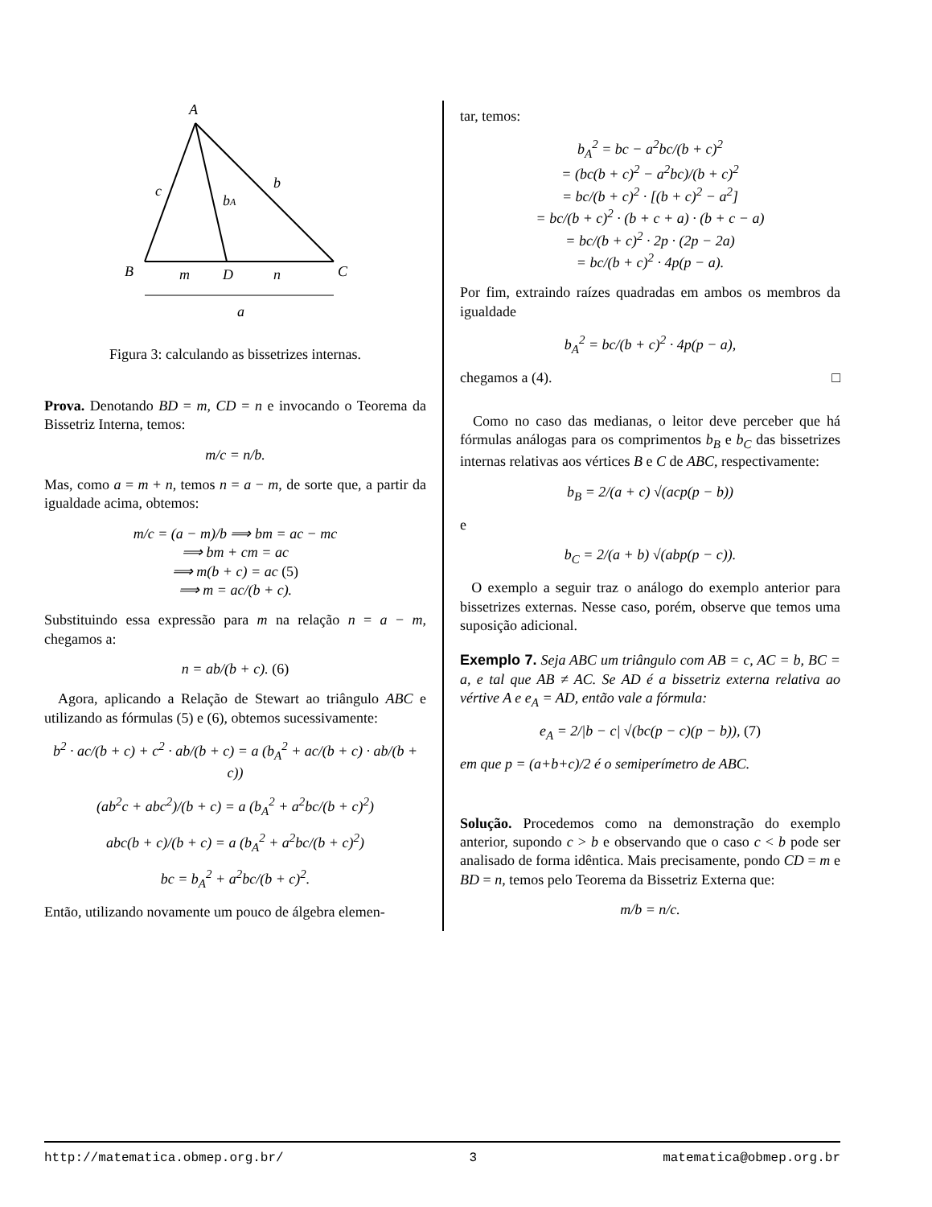A
c
b
bA
B
m
D
n
C
a
Figura 3: calculando as bissetrizes internas.
Prova. Denotando BD = m, CD = n e invocando o Teorema da Bissetriz Interna, temos:
m/c = n/b.
Mas, como a = m + n, temos n = a − m, de sorte que, a partir da igualdade acima, obtemos:
m/c = (a − m)/b ⟹ bm = ac − mc
⟹ bm + cm = ac
⟹ m(b + c) = ac (5)
⟹ m = ac/(b + c).
Substituindo essa expressão para m na relação n = a − m, chegamos a:
n = ab/(b + c). (6)
Agora, aplicando a Relação de Stewart ao triângulo ABC e utilizando as fórmulas (5) e (6), obtemos sucessivamente:
b<sup>2</sup> · ac/(b + c) + c<sup>2</sup> · ab/(b + c) = a (b<sub>A</sub><sup>2</sup> + ac/(b + c) · ab/(b + c))
(ab<sup>2</sup>c + abc<sup>2</sup>)/(b + c) = a (b<sub>A</sub><sup>2</sup> + a<sup>2</sup>bc/(b + c)<sup>2</sup>)
abc(b + c)/(b + c) = a (b<sub>A</sub><sup>2</sup> + a<sup>2</sup>bc/(b + c)<sup>2</sup>)
bc = b<sub>A</sub><sup>2</sup> + a<sup>2</sup>bc/(b + c)<sup>2</sup>.
Então, utilizando novamente um pouco de álgebra elemen-
tar, temos:
b<sub>A</sub><sup>2</sup> = bc − a<sup>2</sup>bc/(b + c)<sup>2</sup>
= (bc(b + c)<sup>2</sup> − a<sup>2</sup>bc)/(b + c)<sup>2</sup>
= bc/(b + c)<sup>2</sup> · [(b + c)<sup>2</sup> − a<sup>2</sup>]
= bc/(b + c)<sup>2</sup> · (b + c + a) · (b + c − a)
= bc/(b + c)<sup>2</sup> · 2p · (2p − 2a)
= bc/(b + c)<sup>2</sup> · 4p(p − a).
Por fim, extraindo raízes quadradas em ambos os membros da igualdade
b<sub>A</sub><sup>2</sup> = bc/(b + c)<sup>2</sup> · 4p(p − a),
chegamos a (4). □
Como no caso das medianas, o leitor deve perceber que há fórmulas análogas para os comprimentos b<sub>B</sub> e b<sub>C</sub> das bissetrizes internas relativas aos vértices B e C de ABC, respectivamente:
b<sub>B</sub> = 2/(a + c) √(acp(p − b))
e
b<sub>C</sub> = 2/(a + b) √(abp(p − c)).
O exemplo a seguir traz o análogo do exemplo anterior para bissetrizes externas. Nesse caso, porém, observe que temos uma suposição adicional.
Exemplo 7. Seja ABC um triângulo com AB = c, AC = b, BC = a, e tal que AB ≠ AC. Se AD é a bissetriz externa relativa ao vértive A e e<sub>A</sub> = AD, então vale a fórmula:
e<sub>A</sub> = 2/|b − c| √(bc(p − c)(p − b)), (7)
em que p = (a+b+c)/2 é o semiperímetro de ABC.
Solução. Procedemos como na demonstração do exemplo anterior, supondo c > b e observando que o caso c < b pode ser analisado de forma idêntica. Mais precisamente, pondo CD = m e BD = n, temos pelo Teorema da Bissetriz Externa que:
m/b = n/c.
http://matematica.obmep.org.br/ 3 matematica@obmep.org.br